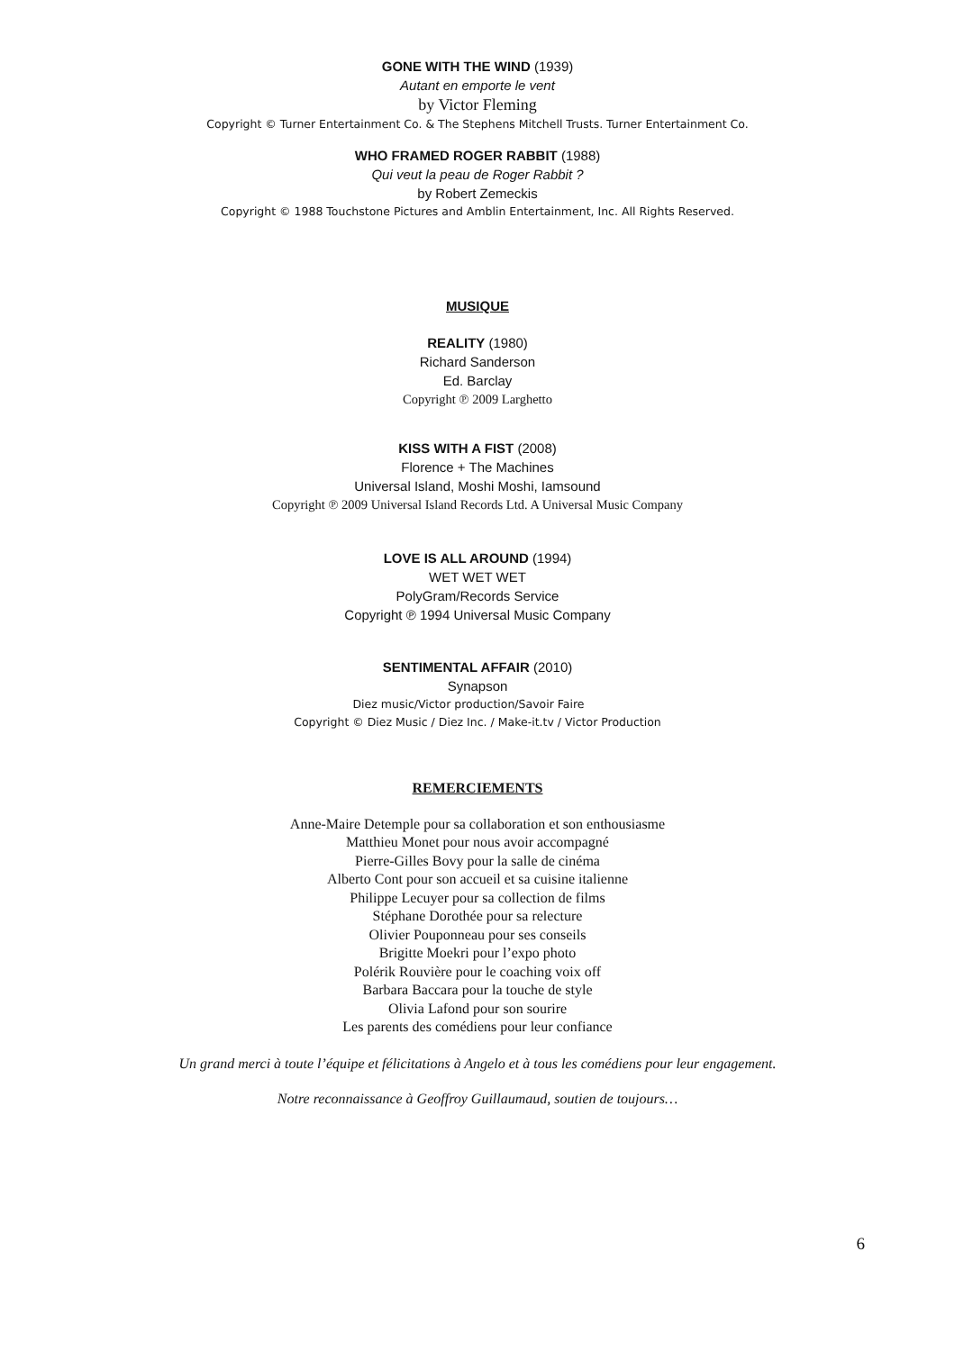GONE WITH THE WIND (1939)
Autant en emporte le vent
by Victor Fleming
Copyright © Turner Entertainment Co. & The Stephens Mitchell Trusts. Turner Entertainment Co.
WHO FRAMED ROGER RABBIT (1988)
Qui veut la peau de Roger Rabbit ?
by Robert Zemeckis
Copyright © 1988 Touchstone Pictures and Amblin Entertainment, Inc. All Rights Reserved.
MUSIQUE
REALITY (1980)
Richard Sanderson
Ed. Barclay
Copyright ℗ 2009 Larghetto
KISS WITH A FIST (2008)
Florence + The Machines
Universal Island, Moshi Moshi, Iamsound
Copyright ℗ 2009 Universal Island Records Ltd. A Universal Music Company
LOVE IS ALL AROUND (1994)
WET WET WET
PolyGram/Records Service
Copyright ℗ 1994 Universal Music Company
SENTIMENTAL AFFAIR (2010)
Synapson
Diez music/Victor production/Savoir Faire
Copyright © Diez Music / Diez Inc. / Make-it.tv / Victor Production
REMERCIEMENTS
Anne-Maire Detemple pour sa collaboration et son enthousiasme
Matthieu Monet pour nous avoir accompagné
Pierre-Gilles Bovy pour la salle de cinéma
Alberto Cont pour son accueil et sa cuisine italienne
Philippe Lecuyer pour sa collection de films
Stéphane Dorothée pour sa relecture
Olivier Pouponneau pour ses conseils
Brigitte Moekri pour l’expo photo
Polérik Rouvière pour le coaching voix off
Barbara Baccara pour la touche de style
Olivia Lafond pour son sourire
Les parents des comédiens pour leur confiance
Un grand merci à toute l’équipe et félicitations à Angelo et à tous les comédiens pour leur engagement.
Notre reconnaissance à Geoffroy Guillaumaud, soutien de toujours…
6